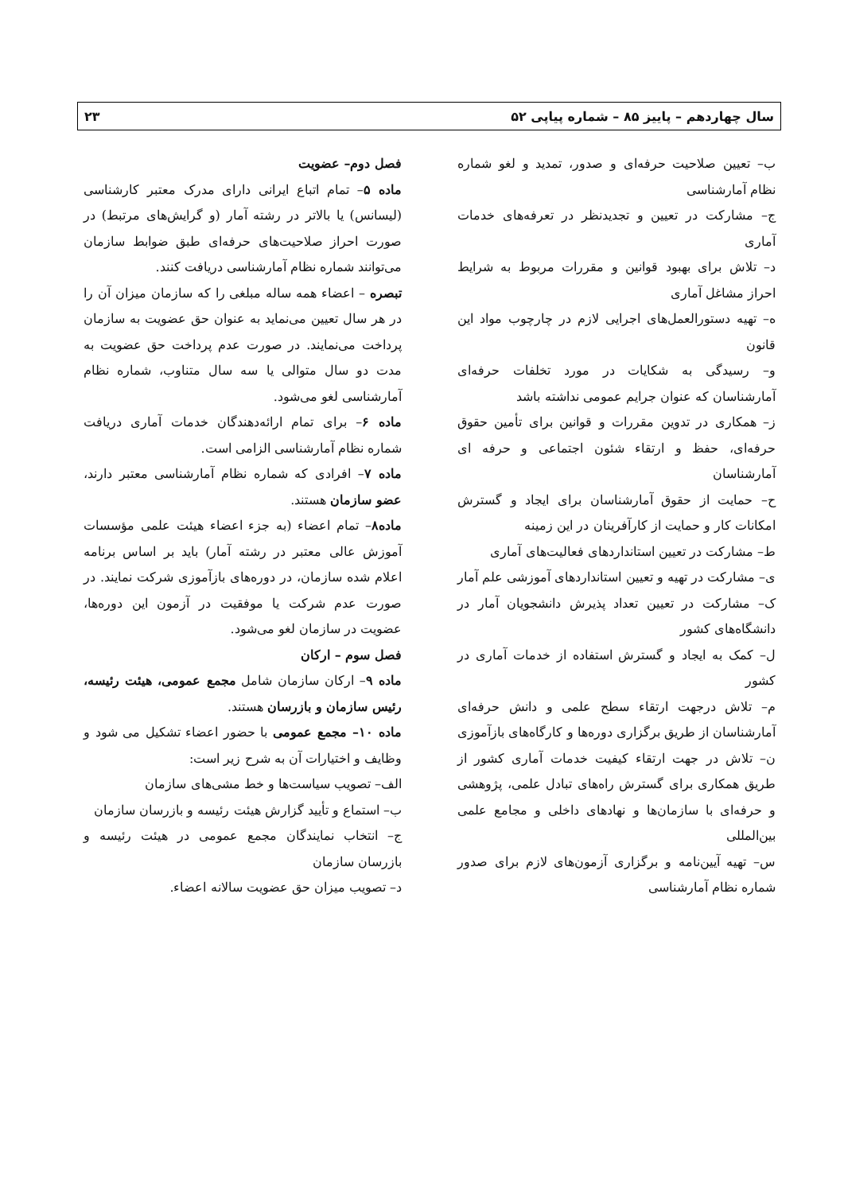سال چهاردهم – پاییز ۸۵ – شماره پیاپی ۵۲ ۲۳
ب– تعیین صلاحیت حرفه‌ای و صدور، تمدید و لغو شماره نظام آمارشناسی
ج– مشارکت در تعیین و تجدیدنظر در تعرفه‌های خدمات آماری
د– تلاش برای بهبود قوانین و مقررات مربوط به شرایط احراز مشاغل آماری
ه– تهیه دستورالعمل‌های اجرایی لازم در چارچوب مواد این قانون
و– رسیدگی به شکایات در مورد تخلفات حرفه‌ای آمارشناسان که عنوان جرایم عمومی نداشته باشد
ز– همکاری در تدوین مقررات و قوانین برای تأمین حقوق حرفه‌ای، حفظ و ارتقاء شئون اجتماعی و حرفه ای آمارشناسان
ح– حمایت از حقوق آمارشناسان برای ایجاد و گسترش امکانات کار و حمایت از کارآفرینان در این زمینه
ط– مشارکت در تعیین استانداردهای فعالیت‌های آماری
ی– مشارکت در تهیه و تعیین استانداردهای آموزشی علم آمار
ک– مشارکت در تعیین تعداد پذیرش دانشجویان آمار در دانشگاه‌های کشور
ل– کمک به ایجاد و گسترش استفاده از خدمات آماری در کشور
م– تلاش درجهت ارتقاء سطح علمی و دانش حرفه‌ای آمارشناسان از طریق برگزاری دوره‌ها و کارگاه‌های بازآموزی
ن– تلاش در جهت ارتقاء کیفیت خدمات آماری کشور از طریق همکاری برای گسترش راه‌های تبادل علمی، پژوهشی و حرفه‌ای با سازمان‌ها و نهادهای داخلی و مجامع علمی بین‌المللی
س– تهیه آیین‌نامه و برگزاری آزمون‌های لازم برای صدور شماره نظام آمارشناسی
فصل دوم– عضویت
ماده ۵– تمام اتباع ایرانی دارای مدرک معتبر کارشناسی (لیسانس) یا بالاتر در رشته آمار (و گرایش‌های مرتبط) در صورت احراز صلاحیت‌های حرفه‌ای طبق ضوابط سازمان می‌توانند شماره نظام آمارشناسی دریافت کنند.
تبصره – اعضاء همه ساله مبلغی را که سازمان میزان آن را در هر سال تعیین می‌نماید به عنوان حق عضویت به سازمان پرداخت می‌نمایند. در صورت عدم پرداخت حق عضویت به مدت دو سال متوالی یا سه سال متناوب، شماره نظام آمارشناسی لغو می‌شود.
ماده ۶– برای تمام ارائه‌دهندگان خدمات آماری دریافت شماره نظام آمارشناسی الزامی است.
ماده ۷– افرادی که شماره نظام آمارشناسی معتبر دارند، عضو سازمان هستند.
ماده۸– تمام اعضاء (به جزء اعضاء هیئت علمی مؤسسات آموزش عالی معتبر در رشته آمار) باید بر اساس برنامه اعلام شده سازمان، در دوره‌های بازآموزی شرکت نمایند. در صورت عدم شرکت یا موفقیت در آزمون این دوره‌ها، عضویت در سازمان لغو می‌شود.
فصل سوم – ارکان
ماده ۹– ارکان سازمان شامل مجمع عمومی، هیئت رئیسه، رئیس سازمان و بازرسان هستند.
ماده ۱۰– مجمع عمومی با حضور اعضاء تشکیل می شود و وظایف و اختیارات آن به شرح زیر است:
الف– تصویب سیاست‌ها و خط مشی‌های سازمان
ب– استماع و تأیید گزارش هیئت رئیسه و بازرسان سازمان
ج– انتخاب نمایندگان مجمع عمومی در هیئت رئیسه و بازرسان سازمان
د– تصویب میزان حق عضویت سالانه اعضاء.